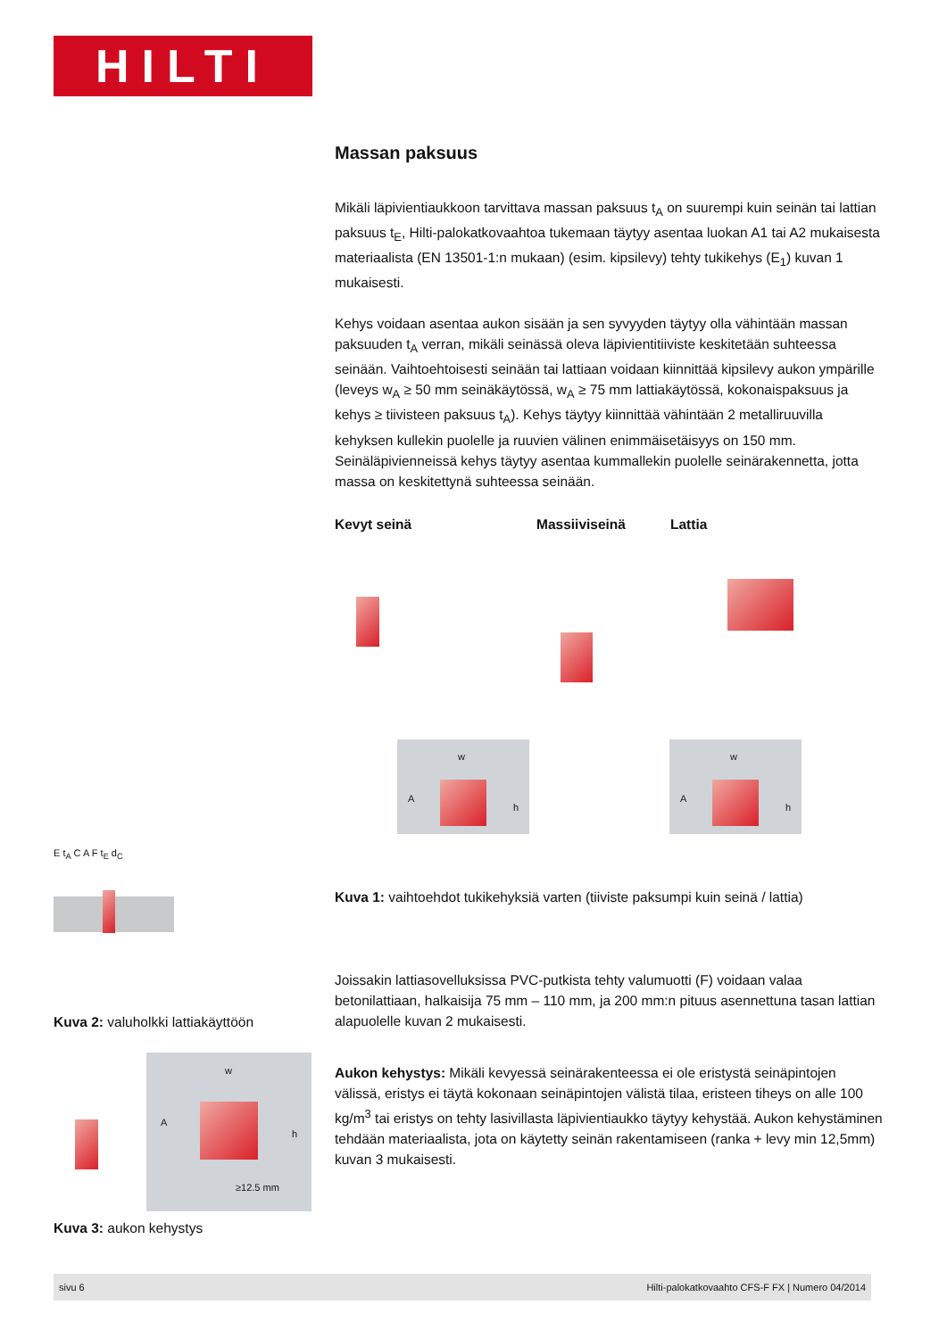HILTI
Massan paksuus
Mikäli läpivientiaukkoon tarvittava massan paksuus t<sub>A</sub> on suurempi kuin seinän tai lattian paksuus t<sub>E</sub>, Hilti-palokatkovaahtoa tukemaan täytyy asentaa luokan A1 tai A2 mukaisesta materiaalista (EN 13501-1:n mukaan) (esim. kipsilevy) tehty tukikehys (E<sub>1</sub>) kuvan 1 mukaisesti.
Kehys voidaan asentaa aukon sisään ja sen syvyyden täytyy olla vähintään massan paksuuden t<sub>A</sub> verran, mikäli seinässä oleva läpivientitiiviste keskitetään suhteessa seinään. Vaihtoehtoisesti seinään tai lattiaan voidaan kiinnittää kipsilevy aukon ympärille (leveys w<sub>A</sub> ≥ 50 mm seinäkäytössä, w<sub>A</sub> ≥ 75 mm lattiakäytössä, kokonaispaksuus ja kehys ≥ tiivisteen paksuus t<sub>A</sub>). Kehys täytyy kiinnittää vähintään 2 metalliruuvilla kehyksen kullekin puolelle ja ruuvien välinen enimmäisetäisyys on 150 mm. Seinäläpivienneissä kehys täytyy asentaa kummallekin puolelle seinärakennetta, jotta massa on keskitettynä suhteessa seinään.
Kevyt seinä Massiiviseinä Lattia
w A h w A h
Kuva 1: vaihtoehdot tukikehyksiä varten (tiiviste paksumpi kuin seinä / lattia)
Joissakin lattiasovelluksissa PVC-putkista tehty valumuotti (F) voidaan valaa betonilattiaan, halkaisija 75 mm – 110 mm, ja 200 mm:n pituus asennettuna tasan lattian alapuolelle kuvan 2 mukaisesti.
Aukon kehystys: Mikäli kevyessä seinärakenteessa ei ole eristystä seinäpintojen välissä, eristys ei täytä kokonaan seinäpintojen välistä tilaa, eristeen tiheys on alle 100 kg/m<sup>3</sup> tai eristys on tehty lasivillasta läpivientiaukko täytyy kehystää. Aukon kehystäminen tehdään materiaalista, jota on käytetty seinän rakentamiseen (ranka + levy min 12,5mm) kuvan 3 mukaisesti.
E t<sub>A</sub> C A F t<sub>E</sub> d<sub>C</sub>
Kuva 2: valuholkki lattiakäyttöön
w A h ≥12.5 mm
Kuva 3: aukon kehystys
sivu 6 Hilti-palokatkovaahto CFS-F FX | Numero 04/2014